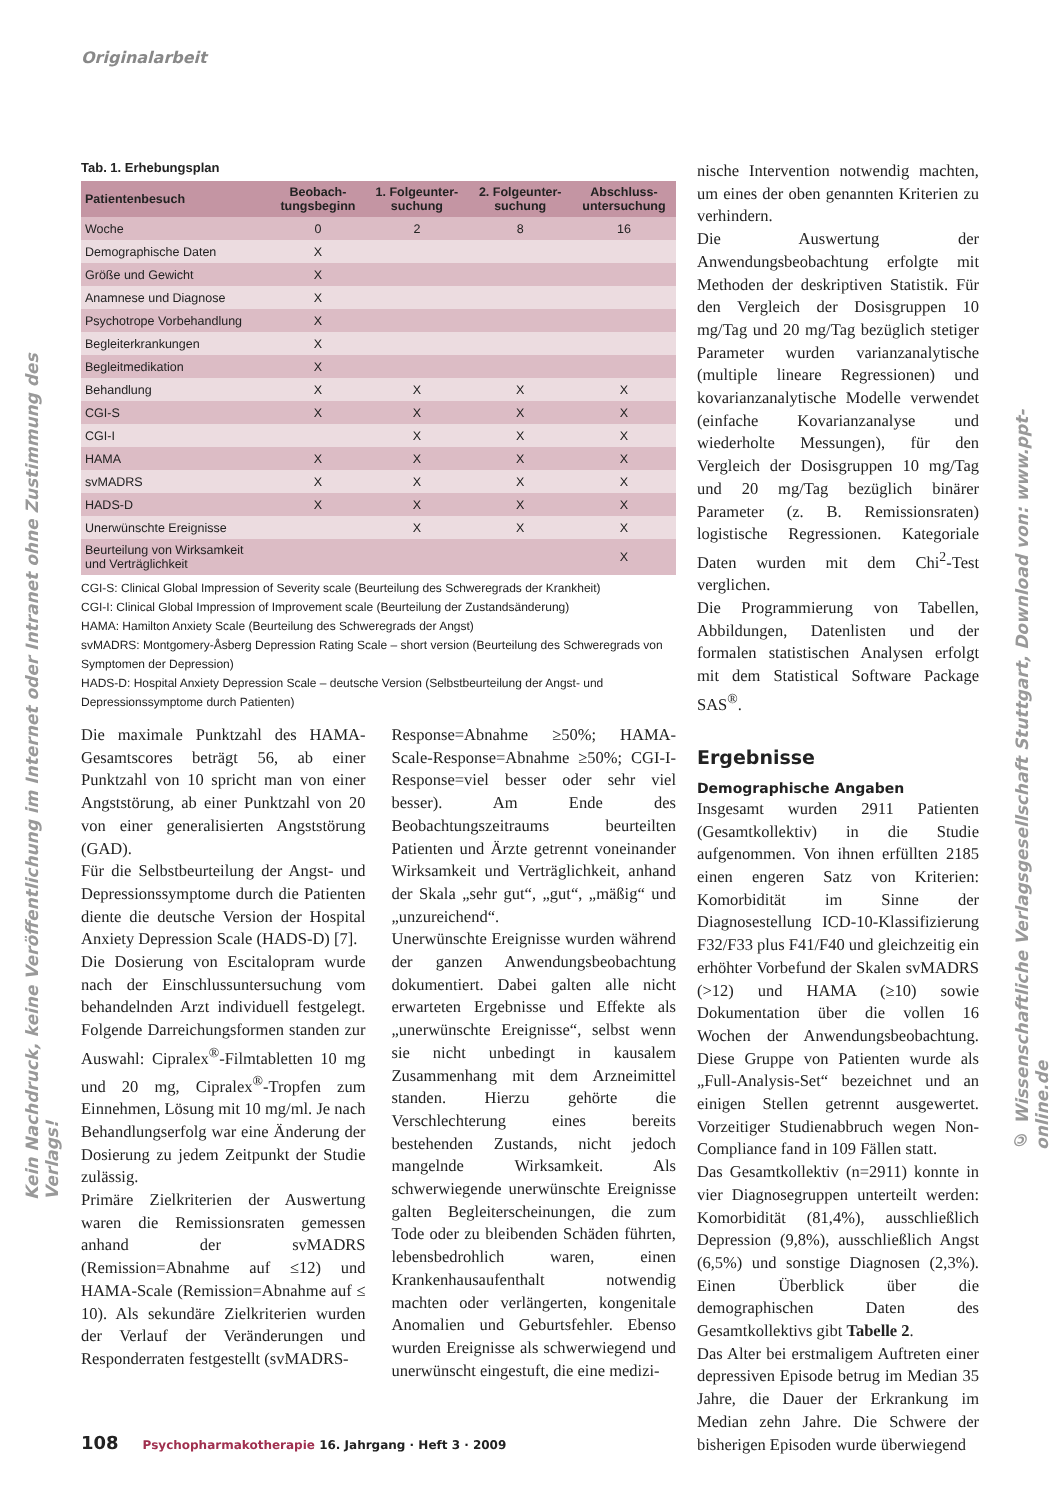Originalarbeit
Tab. 1. Erhebungsplan
| Patientenbesuch | Beobach- tungsbeginn | 1. Folgeunter- suchung | 2. Folgeunter- suchung | Abschluss- untersuchung |
| --- | --- | --- | --- | --- |
| Woche | 0 | 2 | 8 | 16 |
| Demographische Daten | X | | | |
| Größe und Gewicht | X | | | |
| Anamnese und Diagnose | X | | | |
| Psychotrope Vorbehandlung | X | | | |
| Begleiterkrankungen | X | | | |
| Begleitmedikation | X | | | |
| Behandlung | X | X | X | X |
| CGI-S | X | X | X | X |
| CGI-I | | X | X | X |
| HAMA | X | X | X | X |
| svMADRS | X | X | X | X |
| HADS-D | X | X | X | X |
| Unerwünschte Ereignisse | | X | X | X |
| Beurteilung von Wirksamkeit und Verträglichkeit | | | | X |
CGI-S: Clinical Global Impression of Severity scale (Beurteilung des Schweregrads der Krankheit)
CGI-I: Clinical Global Impression of Improvement scale (Beurteilung der Zustandsänderung)
HAMA: Hamilton Anxiety Scale (Beurteilung des Schweregrads der Angst)
svMADRS: Montgomery-Åsberg Depression Rating Scale – short version (Beurteilung des Schweregrads von Symptomen der Depression)
HADS-D: Hospital Anxiety Depression Scale – deutsche Version (Selbstbeurteilung der Angst- und Depressionssymptome durch Patienten)
Die maximale Punktzahl des HAMA-Gesamtscores beträgt 56, ab einer Punktzahl von 10 spricht man von einer Angststörung, ab einer Punktzahl von 20 von einer generalisierten Angststörung (GAD).
Für die Selbstbeurteilung der Angst- und Depressionssymptome durch die Patienten diente die deutsche Version der Hospital Anxiety Depression Scale (HADS-D) [7].
Die Dosierung von Escitalopram wurde nach der Einschlussuntersuchung vom behandelnden Arzt individuell festgelegt. Folgende Darreichungsformen standen zur Auswahl: Cipralex<sup>®</sup>-Filmtabletten 10 mg und 20 mg, Cipralex<sup>®</sup>-Tropfen zum Einnehmen, Lösung mit 10 mg/ml. Je nach Behandlungserfolg war eine Änderung der Dosierung zu jedem Zeitpunkt der Studie zulässig.
Primäre Zielkriterien der Auswertung waren die Remissionsraten gemessen anhand der svMADRS (Remission=Abnahme auf ≤12) und HAMA-Scale (Remission=Abnahme auf ≤ 10). Als sekundäre Zielkriterien wurden der Verlauf der Veränderungen und Responderraten festgestellt (svMADRS-
Response=Abnahme ≥50%; HAMA-Scale-Response=Abnahme ≥50%; CGI-I-Response=viel besser oder sehr viel besser). Am Ende des Beobachtungszeitraums beurteilten Patienten und Ärzte getrennt voneinander Wirksamkeit und Verträglichkeit, anhand der Skala „sehr gut“, „gut“, „mäßig“ und „unzureichend“.
Unerwünschte Ereignisse wurden während der ganzen Anwendungsbeobachtung dokumentiert. Dabei galten alle nicht erwarteten Ergebnisse und Effekte als „unerwünschte Ereignisse“, selbst wenn sie nicht unbedingt in kausalem Zusammenhang mit dem Arzneimittel standen. Hierzu gehörte die Verschlechterung eines bereits bestehenden Zustands, nicht jedoch mangelnde Wirksamkeit. Als schwerwiegende unerwünschte Ereignisse galten Begleiterscheinungen, die zum Tode oder zu bleibenden Schäden führten, lebensbedrohlich waren, einen Krankenhausaufenthalt notwendig machten oder verlängerten, kongenitale Anomalien und Geburtsfehler. Ebenso wurden Ereignisse als schwerwiegend und unerwünscht eingestuft, die eine medizi-
nische Intervention notwendig machten, um eines der oben genannten Kriterien zu verhindern.
Die Auswertung der Anwendungsbeobachtung erfolgte mit Methoden der deskriptiven Statistik. Für den Vergleich der Dosisgruppen 10 mg/Tag und 20 mg/Tag bezüglich stetiger Parameter wurden varianzanalytische (multiple lineare Regressionen) und kovarianzanalytische Modelle verwendet (einfache Kovarianzanalyse und wiederholte Messungen), für den Vergleich der Dosisgruppen 10 mg/Tag und 20 mg/Tag bezüglich binärer Parameter (z. B. Remissionsraten) logistische Regressionen. Kategoriale Daten wurden mit dem Chi<sup>2</sup>-Test verglichen.
Die Programmierung von Tabellen, Abbildungen, Datenlisten und der formalen statistischen Analysen erfolgt mit dem Statistical Software Package SAS<sup>®</sup>.
Ergebnisse
Demographische Angaben
Insgesamt wurden 2911 Patienten (Gesamtkollektiv) in die Studie aufgenommen. Von ihnen erfüllten 2185 einen engeren Satz von Kriterien: Komorbidität im Sinne der Diagnosestellung ICD-10-Klassifizierung F32/F33 plus F41/F40 und gleichzeitig ein erhöhter Vorbefund der Skalen svMADRS (>12) und HAMA (≥10) sowie Dokumentation über die vollen 16 Wochen der Anwendungsbeobachtung. Diese Gruppe von Patienten wurde als „Full-Analysis-Set“ bezeichnet und an einigen Stellen getrennt ausgewertet. Vorzeitiger Studienabbruch wegen Non-Compliance fand in 109 Fällen statt.
Das Gesamtkollektiv (n=2911) konnte in vier Diagnosegruppen unterteilt werden: Komorbidität (81,4%), ausschließlich Depression (9,8%), ausschließlich Angst (6,5%) und sonstige Diagnosen (2,3%). Einen Überblick über die demographischen Daten des Gesamtkollektivs gibt Tabelle 2.
Das Alter bei erstmaligem Auftreten einer depressiven Episode betrug im Median 35 Jahre, die Dauer der Erkrankung im Median zehn Jahre. Die Schwere der bisherigen Episoden wurde überwiegend
108 Psychopharmakotherapie 16. Jahrgang · Heft 3 · 2009
Kein Nachdruck, keine Veröffentlichung im Internet oder Intranet ohne Zustimmung des Verlags!
© Wissenschaftliche Verlagsgesellschaft Stuttgart, Download von: www.ppt-online.de